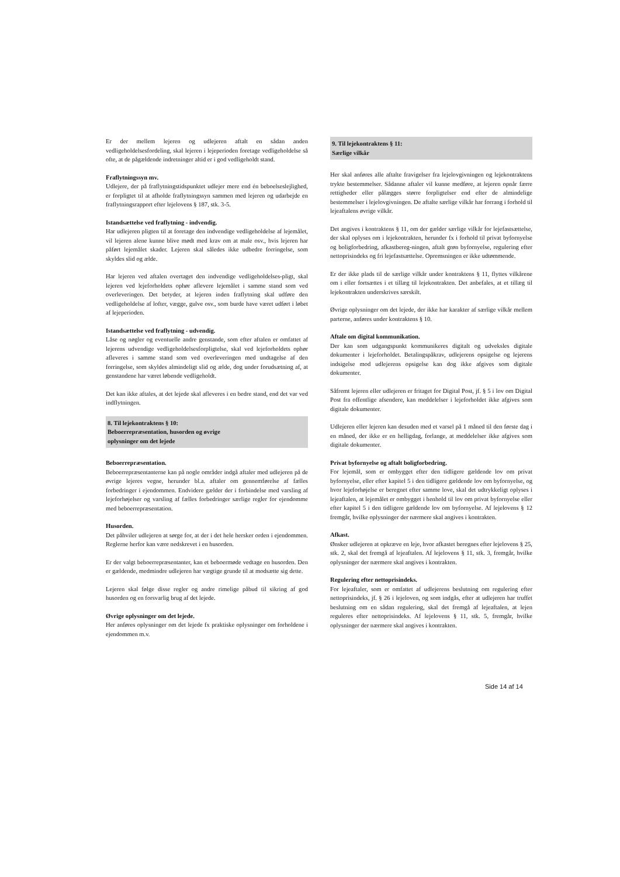Er der mellem lejeren og udlejeren aftalt en sådan anden vedligeholdelsesfordeling, skal lejeren i lejeperioden foretage vedligeholdelse så ofte, at de pågældende indretninger altid er i god vedligeholdt stand.
Fraflytningssyn mv.
Udlejere, der på fraflytningstidspunktet udlejer mere end én beboelseslejlighed, er forpligtet til at afholde fraflytningssyn sammen med lejeren og udarbejde en fraflytningsrapport efter lejelovens § 187, stk. 3-5.
Istandsættelse ved fraflytning - indvendig.
Har udlejeren pligten til at foretage den indvendige vedligeholdelse af lejemålet, vil lejeren alene kunne blive mødt med krav om at male osv., hvis lejeren har påført lejemålet skader. Lejeren skal således ikke udbedre forringelse, som skyldes slid og ælde.
Har lejeren ved aftalen overtaget den indvendige vedligeholdelses-pligt, skal lejeren ved lejeforholdets ophør aflevere lejemålet i samme stand som ved overleveringen. Det betyder, at lejeren inden fraflytning skal udføre den vedligeholdelse af lofter, vægge, gulve osv., som burde have været udført i løbet af lejeperioden.
Istandsættelse ved fraflytning - udvendig.
Låse og nøgler og eventuelle andre genstande, som efter aftalen er omfattet af lejerens udvendige vedligeholdelsesforpligtelse, skal ved lejeforholdets ophør afleveres i samme stand som ved overleveringen med undtagelse af den forringelse, som skyldes almindeligt slid og ælde, dog under forudsætning af, at genstandene har været løbende vedligeholdt.
Det kan ikke aftales, at det lejede skal afleveres i en bedre stand, end det var ved indflytningen.
8. Til lejekontraktens § 10:
Beboerrepræsentation, husorden og øvrige
oplysninger om det lejede
Beboerrepræsentation.
Beboerrepræsentanterne kan på nogle områder indgå aftaler med udlejeren på de øvrige lejeres vegne, herunder bl.a. aftaler om gennemførelse af fælles forbedringer i ejendommen. Endvidere gælder der i forbindelse med varsling af lejeforhøjelser og varsling af fælles forbedringer særlige regler for ejendomme med beboerrepræsentation.
Husorden.
Det påhviler udlejeren at sørge for, at der i det hele hersker orden i ejendommen. Reglerne herfor kan være nedskrevet i en husorden.
Er der valgt beboerrepræsentanter, kan et beboermøde vedtage en husorden. Den er gældende, medmindre udlejeren har vægtige grunde til at modsætte sig dette.
Lejeren skal følge disse regler og andre rimelige påbud til sikring af god husorden og en forsvarlig brug af det lejede.
Øvrige oplysninger om det lejede.
Her anføres oplysninger om det lejede fx praktiske oplysninger om forholdene i ejendommen m.v.
9. Til lejekontraktens § 11:
Særlige vilkår
Her skal anføres alle aftalte fravigelser fra lejelovgivningen og lejekontraktens trykte bestemmelser. Sådanne aftaler vil kunne medføre, at lejeren opnår færre rettigheder eller pålægges større forpligtelser end efter de almindelige bestemmelser i lejelovgivningen. De aftalte særlige vilkår har forrang i forhold til lejeaftalens øvrige vilkår.
Det angives i kontraktens § 11, om der gælder særlige vilkår for lejefastsættelse, der skal oplyses om i lejekontrakten, herunder fx i forhold til privat byfornyelse og boligforbedring, afkastbereg-ningen, aftalt grøn byfornyelse, regulering efter nettoprisindeks og fri lejefastsættelse. Opremsningen er ikke udtømmende.
Er der ikke plads til de særlige vilkår under kontraktens § 11, flyttes vilkårene om i eller fortsættes i et tillæg til lejekontrakten. Det anbefales, at et tillæg til lejekontrakten underskrives særskilt.
Øvrige oplysninger om det lejede, der ikke har karakter af særlige vilkår mellem parterne, anføres under kontraktens § 10.
Aftale om digital kommunikation.
Der kan som udgangspunkt kommunikeres digitalt og udveksles digitale dokumenter i lejeforholdet. Betalingspåkrav, udlejerens opsigelse og lejerens indsigelse mod udlejerens opsigelse kan dog ikke afgives som digitale dokumenter.
Såfremt lejeren eller udlejeren er fritaget for Digital Post, jf. § 5 i lov om Digital Post fra offentlige afsendere, kan meddelelser i lejeforholdet ikke afgives som digitale dokumenter.
Udlejeren eller lejeren kan desuden med et varsel på 1 måned til den første dag i en måned, der ikke er en helligdag, forlange, at meddelelser ikke afgives som digitale dokumenter.
Privat byfornyelse og aftalt boligforbedring.
For lejemål, som er ombygget efter den tidligere gældende lov om privat byfornyelse, eller efter kapitel 5 i den tidligere gældende lov om byfornyelse, og hvor lejeforhøjelse er beregnet efter samme love, skal det udtrykkeligt oplyses i lejeaftalen, at lejemålet er ombygget i henhold til lov om privat byfornyelse eller efter kapitel 5 i den tidligere gældende lov om byfornyelse. Af lejelovens § 12 fremgår, hvilke oplysninger der nærmere skal angives i kontrakten.
Afkast.
Ønsker udlejeren at opkræve en leje, hvor afkastet beregnes efter lejelovens § 25, stk. 2, skal det fremgå af lejeaftalen. Af lejelovens § 11, stk. 3, fremgår, hvilke oplysninger der nærmere skal angives i kontrakten.
Regulering efter nettoprisindeks.
For lejeaftaler, som er omfattet af udlejerens beslutning om regulering efter nettoprisindeks, jf. § 26 i lejeloven, og som indgås, efter at udlejeren har truffet beslutning om en sådan regulering, skal det fremgå af lejeaftalen, at lejen reguleres efter nettoprisindeks. Af lejelovens § 11, stk. 5, fremgår, hvilke oplysninger der nærmere skal angives i kontrakten.
Side 14 af 14